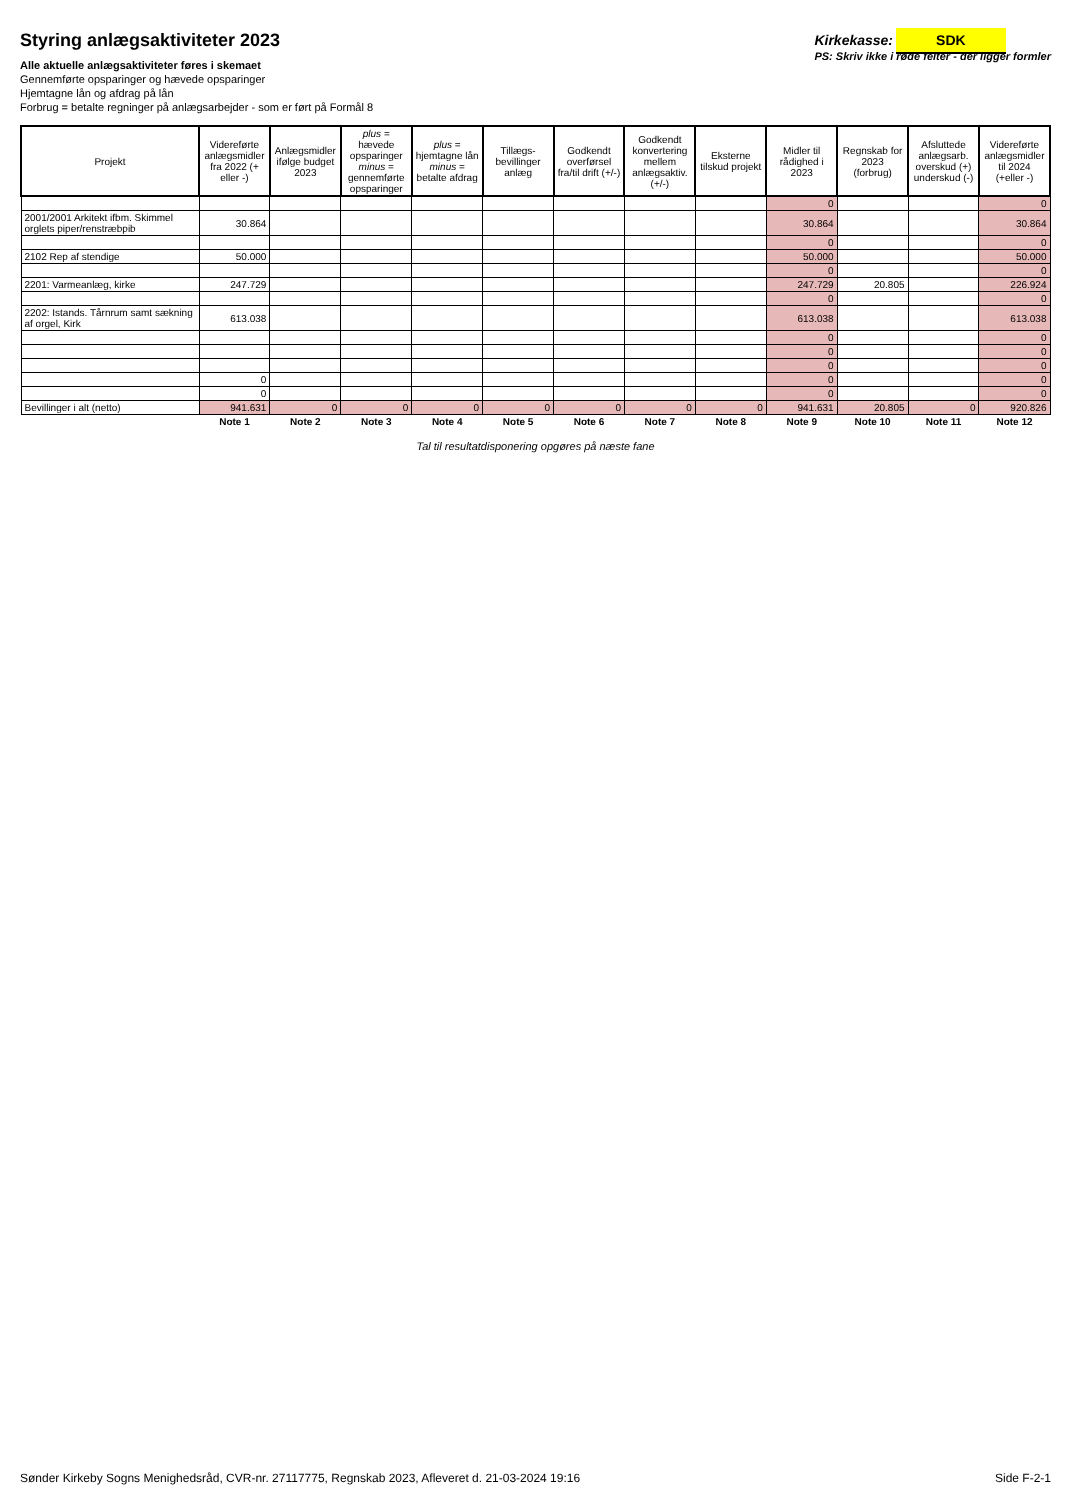Styring anlægsaktiviteter 2023
Alle aktuelle anlægsaktiviteter føres i skemaet
Gennemførte opsparinger og hævede opsparinger
Hjemtagne lån og afdrag på lån
Forbrug = betalte regninger på anlægsarbejder - som er ført på Formål 8
Kirkekasse: SDK
PS: Skriv ikke i røde felter - der ligger formler
| Projekt | Videreførte anlægsmidler fra 2022 (+ eller -) | Anlægsmidler ifølge budget 2023 | plus = hævede opsparinger minus = gennemførte opsparinger | plus = hjemtagne lån minus = betalte afdrag | Tillægs-bevillinger anlæg | Godkendt overførsel fra/til drift (+/-) | Godkendt konvertering mellem anlægsaktiv. (+/-) | Eksterne tilskud projekt | Midler til rådighed i 2023 | Regnskab for 2023 (forbrug) | Afsluttede anlægsarb. overskud (+) underskud (-) | Videreførte anlægsmidler til 2024 (+eller -) |
| --- | --- | --- | --- | --- | --- | --- | --- | --- | --- | --- | --- | --- |
| | | | | | | | | | 0 | | | 0 |
| 2001/2001 Arkitekt ifbm. Skimmel orglets piper/renstræbpib | 30.864 | | | | | | | | 30.864 | | | 30.864 |
| | | | | | | | | | 0 | | | 0 |
| 2102 Rep af stendige | 50.000 | | | | | | | | 50.000 | | | 50.000 |
| | | | | | | | | | 0 | | | 0 |
| 2201: Varmeanlæg, kirke | 247.729 | | | | | | | | 247.729 | 20.805 | | 226.924 |
| | | | | | | | | | 0 | | | 0 |
| 2202: Istands. Tårnrum samt sækning af orgel, Kirk | 613.038 | | | | | | | | 613.038 | | | 613.038 |
| | | | | | | | | | 0 | | | 0 |
| | | | | | | | | | 0 | | | 0 |
| | | | | | | | | | 0 | | | 0 |
| | 0 | | | | | | | | 0 | | | 0 |
| | 0 | | | | | | | | 0 | | | 0 |
| Bevillinger i alt (netto) | 941.631 | 0 | 0 | 0 | 0 | 0 | 0 | 0 | 941.631 | 20.805 | 0 | 920.826 |
| | Note 1 | Note 2 | Note 3 | Note 4 | Note 5 | Note 6 | Note 7 | Note 8 | Note 9 | Note 10 | Note 11 | Note 12 |
Tal til resultatdisponering opgøres på næste fane
Sønder Kirkeby Sogns Menighedsråd, CVR-nr. 27117775, Regnskab 2023, Afleveret d. 21-03-2024 19:16 Side F-2-1